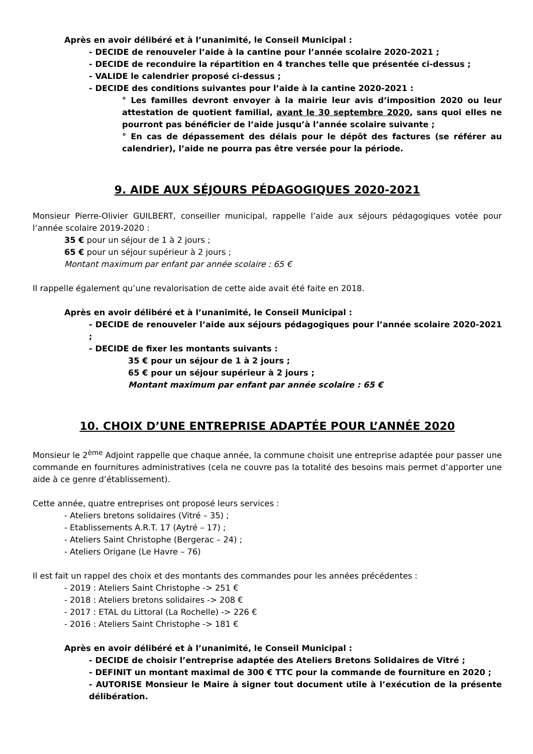Après en avoir délibéré et à l’unanimité, le Conseil Municipal :
- DECIDE de renouveler l’aide à la cantine pour l’année scolaire 2020-2021 ;
- DECIDE de reconduire la répartition en 4 tranches telle que présentée ci-dessus ;
- VALIDE le calendrier proposé ci-dessus ;
- DECIDE des conditions suivantes pour l’aide à la cantine 2020-2021 :
° Les familles devront envoyer à la mairie leur avis d’imposition 2020 ou leur attestation de quotient familial, avant le 30 septembre 2020, sans quoi elles ne pourront pas bénéficier de l’aide jusqu’à l’année scolaire suivante ;
° En cas de dépassement des délais pour le dépôt des factures (se référer au calendrier), l’aide ne pourra pas être versée pour la période.
9. AIDE AUX SÉJOURS PÉDAGOGIQUES 2020-2021
Monsieur Pierre-Olivier GUILBERT, conseiller municipal, rappelle l’aide aux séjours pédagogiques votée pour l’année scolaire 2019-2020 :
35 € pour un séjour de 1 à 2 jours ;
65 € pour un séjour supérieur à 2 jours ;
Montant maximum par enfant par année scolaire : 65 €
Il rappelle également qu’une revalorisation de cette aide avait été faite en 2018.
Après en avoir délibéré et à l’unanimité, le Conseil Municipal :
- DECIDE de renouveler l’aide aux séjours pédagogiques pour l’année scolaire 2020-2021 ;
- DECIDE de fixer les montants suivants :
35 € pour un séjour de 1 à 2 jours ;
65 € pour un séjour supérieur à 2 jours ;
Montant maximum par enfant par année scolaire : 65 €
10. CHOIX D’UNE ENTREPRISE ADAPTÉE POUR L’ANNÉE 2020
Monsieur le 2<sup>ème</sup> Adjoint rappelle que chaque année, la commune choisit une entreprise adaptée pour passer une commande en fournitures administratives (cela ne couvre pas la totalité des besoins mais permet d’apporter une aide à ce genre d’établissement).
Cette année, quatre entreprises ont proposé leurs services :
- Ateliers bretons solidaires (Vitré – 35) ;
- Etablissements A.R.T. 17 (Aytré – 17) ;
- Ateliers Saint Christophe (Bergerac – 24) ;
- Ateliers Origane (Le Havre – 76)
Il est fait un rappel des choix et des montants des commandes pour les années précédentes :
- 2019 : Ateliers Saint Christophe -> 251 €
- 2018 : Ateliers bretons solidaires -> 208 €
- 2017 : ETAL du Littoral (La Rochelle) -> 226 €
- 2016 : Ateliers Saint Christophe -> 181 €
Après en avoir délibéré et à l’unanimité, le Conseil Municipal :
- DECIDE de choisir l’entreprise adaptée des Ateliers Bretons Solidaires de Vitré ;
- DEFINIT un montant maximal de 300 € TTC pour la commande de fourniture en 2020 ;
- AUTORISE Monsieur le Maire à signer tout document utile à l’exécution de la présente délibération.